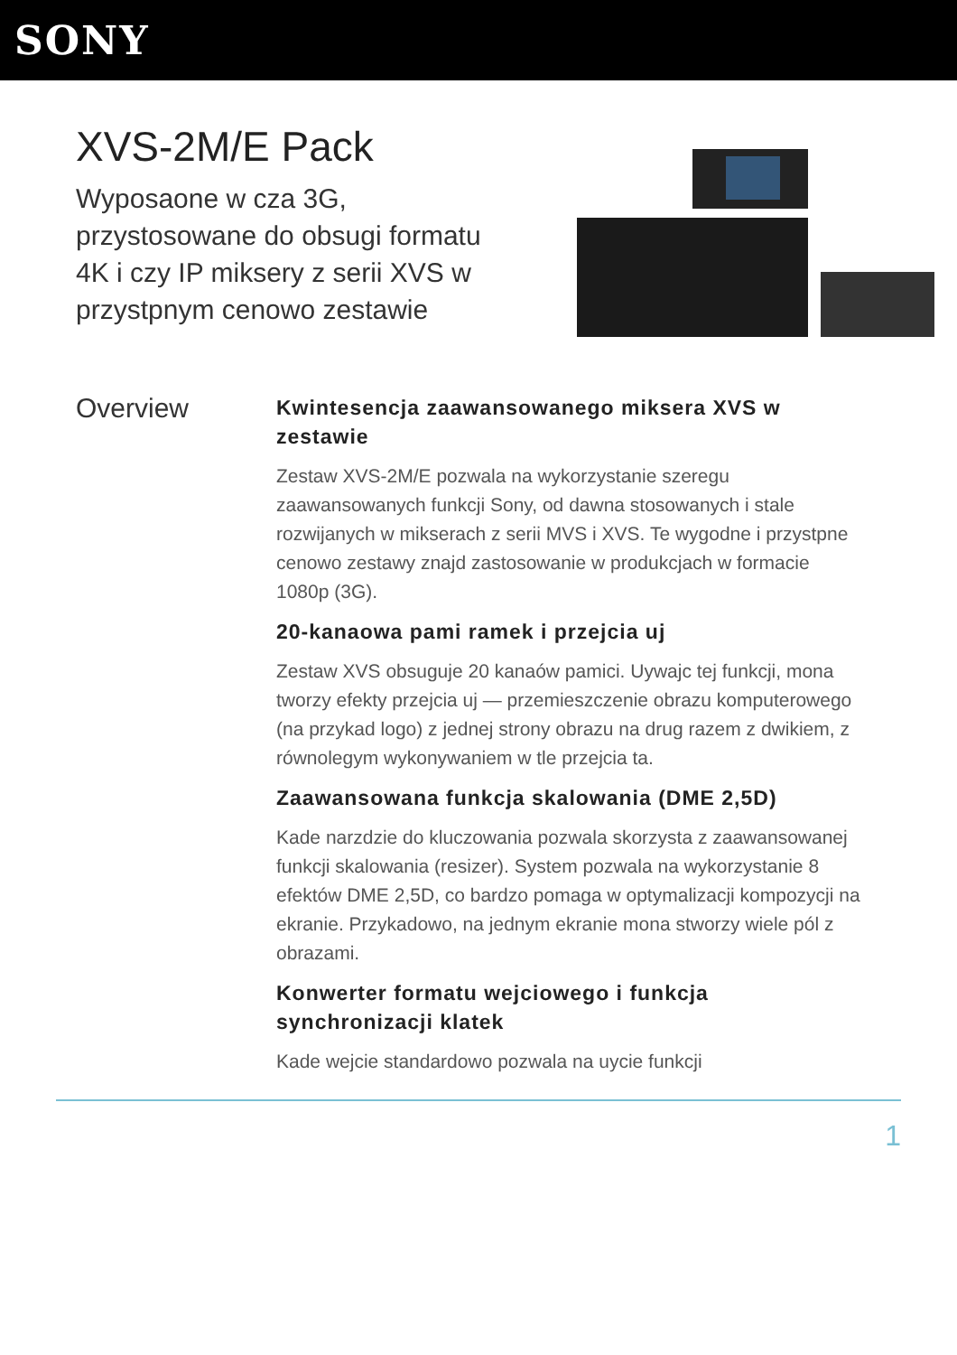SONY
XVS-2M/E Pack
Wyposaone w cza 3G, przystosowane do obsugi formatu 4K i czy IP miksery z serii XVS w przystpnym cenowo zestawie
Overview
Kwintesencja zaawansowanego miksera XVS w zestawie
Zestaw XVS-2M/E pozwala na wykorzystanie szeregu zaawansowanych funkcji Sony, od dawna stosowanych i stale rozwijanych w mikserach z serii MVS i XVS. Te wygodne i przystpne cenowo zestawy znajd zastosowanie w produkcjach w formacie 1080p (3G).
20-kanaowa pami ramek i przejcia uj
Zestaw XVS obsuguje 20 kanaów pamici. Uywajc tej funkcji, mona tworzy efekty przejcia uj — przemieszczenie obrazu komputerowego (na przykad logo) z jednej strony obrazu na drug razem z dwikiem, z równolegym wykonywaniem w tle przejcia ta.
Zaawansowana funkcja skalowania (DME 2,5D)
Kade narzdzie do kluczowania pozwala skorzysta z zaawansowanej funkcji skalowania (resizer). System pozwala na wykorzystanie 8 efektów DME 2,5D, co bardzo pomaga w optymalizacji kompozycji na ekranie. Przykadowo, na jednym ekranie mona stworzy wiele pól z obrazami.
Konwerter formatu wejciowego i funkcja synchronizacji klatek
Kade wejcie standardowo pozwala na uycie funkcji
1